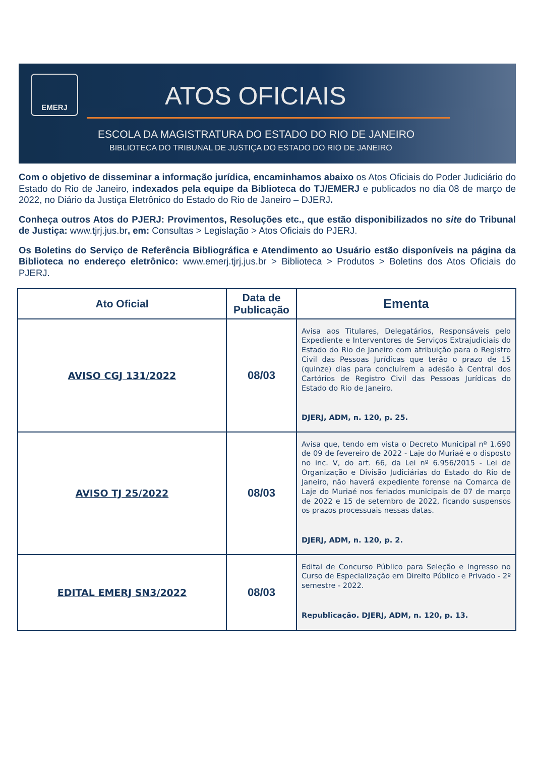EMERJ
ATOS OFICIAIS
ESCOLA DA MAGISTRATURA DO ESTADO DO RIO DE JANEIRO
BIBLIOTECA DO TRIBUNAL DE JUSTIÇA DO ESTADO DO RIO DE JANEIRO
Com o objetivo de disseminar a informação jurídica, encaminhamos abaixo os Atos Oficiais do Poder Judiciário do Estado do Rio de Janeiro, indexados pela equipe da Biblioteca do TJ/EMERJ e publicados no dia 08 de março de 2022, no Diário da Justiça Eletrônico do Estado do Rio de Janeiro – DJERJ.
Conheça outros Atos do PJERJ: Provimentos, Resoluções etc., que estão disponibilizados no site do Tribunal de Justiça: www.tjrj.jus.br, em: Consultas > Legislação > Atos Oficiais do PJERJ.
Os Boletins do Serviço de Referência Bibliográfica e Atendimento ao Usuário estão disponíveis na página da Biblioteca no endereço eletrônico: www.emerj.tjrj.jus.br > Biblioteca > Produtos > Boletins dos Atos Oficiais do PJERJ.
| Ato Oficial | Data de Publicação | Ementa |
| --- | --- | --- |
| AVISO CGJ 131/2022 | 08/03 | Avisa aos Titulares, Delegatários, Responsáveis pelo Expediente e Interventores de Serviços Extrajudiciais do Estado do Rio de Janeiro com atribuição para o Registro Civil das Pessoas Jurídicas que terão o prazo de 15 (quinze) dias para concluírem a adesão à Central dos Cartórios de Registro Civil das Pessoas Jurídicas do Estado do Rio de Janeiro. DJERJ, ADM, n. 120, p. 25. |
| AVISO TJ 25/2022 | 08/03 | Avisa que, tendo em vista o Decreto Municipal nº 1.690 de 09 de fevereiro de 2022 - Laje do Muriaé e o disposto no inc. V, do art. 66, da Lei nº 6.956/2015 - Lei de Organização e Divisão Judiciárias do Estado do Rio de Janeiro, não haverá expediente forense na Comarca de Laje do Muriaé nos feriados municipais de 07 de março de 2022 e 15 de setembro de 2022, ficando suspensos os prazos processuais nessas datas. DJERJ, ADM, n. 120, p. 2. |
| EDITAL EMERJ SN3/2022 | 08/03 | Edital de Concurso Público para Seleção e Ingresso no Curso de Especialização em Direito Público e Privado - 2º semestre - 2022. Republicação. DJERJ, ADM, n. 120, p. 13. |